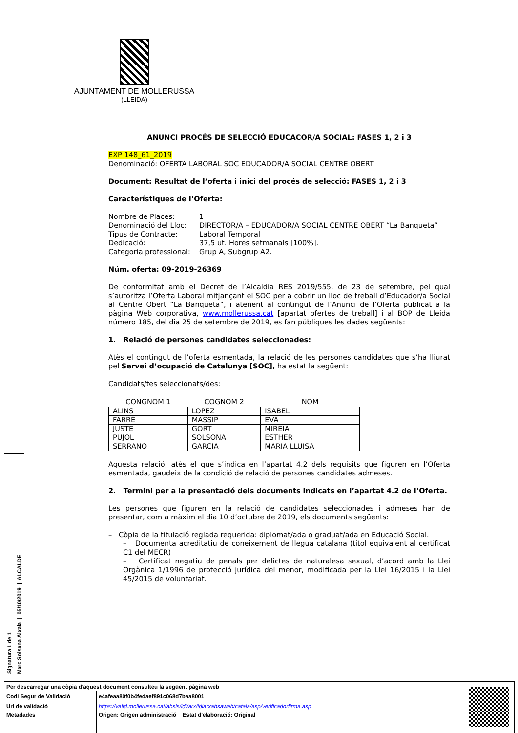AJUNTAMENT DE MOLLERUSSA
(LLEIDA)
ANUNCI PROCÉS DE SELECCIÓ EDUCACOR/A SOCIAL: FASES 1, 2 i 3
EXP 148_61_2019
Denominació: OFERTA LABORAL SOC EDUCADOR/A SOCIAL CENTRE OBERT
Document: Resultat de l’oferta i inici del procés de selecció: FASES 1, 2 i 3
Característiques de l’Oferta:
| Nombre de Places: | 1 |
| Denominació del Lloc: | DIRECTOR/A – EDUCADOR/A SOCIAL CENTRE OBERT “La Banqueta” |
| Tipus de Contracte: | Laboral Temporal |
| Dedicació: | 37,5 ut. Hores setmanals [100%]. |
| Categoria professional: | Grup A, Subgrup A2. |
Núm. oferta: 09-2019-26369
De conformitat amb el Decret de l’Alcaldia RES 2019/555, de 23 de setembre, pel qual s’autoritza l’Oferta Laboral mitjançant el SOC per a cobrir un lloc de treball d’Educador/a Social al Centre Obert “La Banqueta”, i atenent al contingut de l’Anunci de l’Oferta publicat a la pàgina Web corporativa, www.mollerussa.cat [apartat ofertes de treball] i al BOP de Lleida número 185, del dia 25 de setembre de 2019, es fan públiques les dades següents:
1. Relació de persones candidates seleccionades:
Atès el contingut de l’oferta esmentada, la relació de les persones candidates que s’ha lliurat pel Servei d’ocupació de Catalunya [SOC], ha estat la següent:
Candidats/tes seleccionats/des:
| CONGNOM 1 | COGNOM 2 | NOM |
| --- | --- | --- |
| ALINS | LOPEZ | ISABEL |
| FARRÉ | MASSIP | EVA |
| JUSTE | GORT | MIREIA |
| PUJOL | SOLSONA | ESTHER |
| SERRANO | GARCIA | MARIA LLUISA |
Aquesta relació, atès el que s’indica en l’apartat 4.2 dels requisits que figuren en l’Oferta esmentada, gaudeix de la condició de relació de persones candidates admeses.
2. Termini per a la presentació dels documents indicats en l’apartat 4.2 de l’Oferta.
Les persones que figuren en la relació de candidates seleccionades i admeses han de presentar, com a màxim el dia 10 d’octubre de 2019, els documents següents:
– Còpia de la titulació reglada requerida: diplomat/ada o graduat/ada en Educació Social.
– Documenta acreditatiu de coneixement de llegua catalana (títol equivalent al certificat C1 del MECR)
– Certificat negatiu de penals per delictes de naturalesa sexual, d’acord amb la Llei Orgànica 1/1996 de protecció jurídica del menor, modificada per la Llei 16/2015 i la Llei 45/2015 de voluntariat.
Signatura 1 de 1
Marc Solsona Aixala | 05/10/2019 | ALCALDE
| Per descarregar una còpia d'aquest document consulteu la següent pàgina web | | |
| Codi Segur de Validació | e4afeaa80f0b4fedaef891c068d7baa8001 | |
| Url de validació | https://valid.mollerussa.cat/absis/idi/arx/idiarxabsaweb/catala/asp/verificadorfirma.asp | |
| Metadades | Origen: Origen administració Estat d'elaboració: Original | |